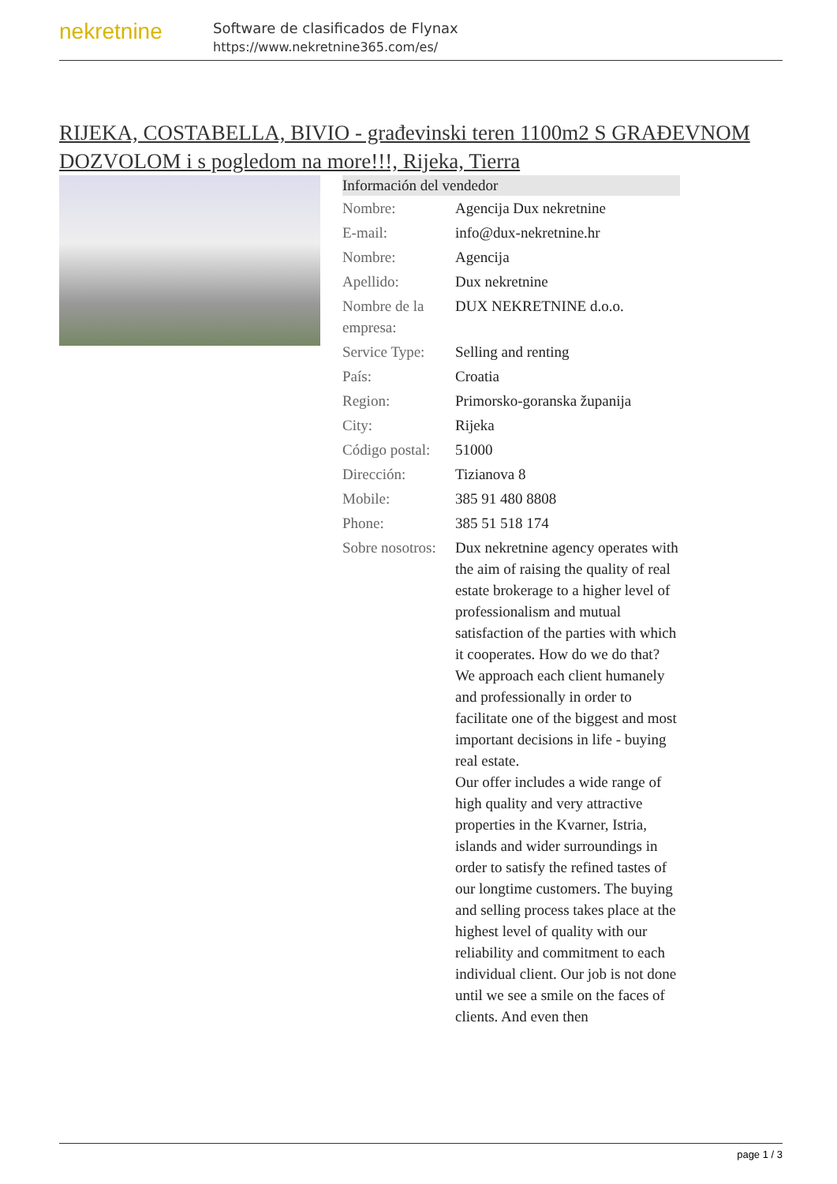nekretnine
Software de clasificados de Flynax
https://www.nekretnine365.com/es/
RIJEKA, COSTABELLA, BIVIO - građevinski teren 1100m2 S GRAĐEVNOM DOZVOLOM i s pogledom na more!!!, Rijeka, Tierra
| Información del vendedor | |
| --- | --- |
| Nombre: | Agencija Dux nekretnine |
| E-mail: | info@dux-nekretnine.hr |
| Nombre: | Agencija |
| Apellido: | Dux nekretnine |
| Nombre de la empresa: | DUX NEKRETNINE d.o.o. |
| Service Type: | Selling and renting |
| País: | Croatia |
| Region: | Primorsko-goranska županija |
| City: | Rijeka |
| Código postal: | 51000 |
| Dirección: | Tizianova 8 |
| Mobile: | 385 91 480 8808 |
| Phone: | 385 51 518 174 |
| Sobre nosotros: | Dux nekretnine agency operates with the aim of raising the quality of real estate brokerage to a higher level of professionalism and mutual satisfaction of the parties with which it cooperates. How do we do that? We approach each client humanely and professionally in order to facilitate one of the biggest and most important decisions in life - buying real estate. Our offer includes a wide range of high quality and very attractive properties in the Kvarner, Istria, islands and wider surroundings in order to satisfy the refined tastes of our longtime customers. The buying and selling process takes place at the highest level of quality with our reliability and commitment to each individual client. Our job is not done until we see a smile on the faces of clients. And even then |
page 1 / 3